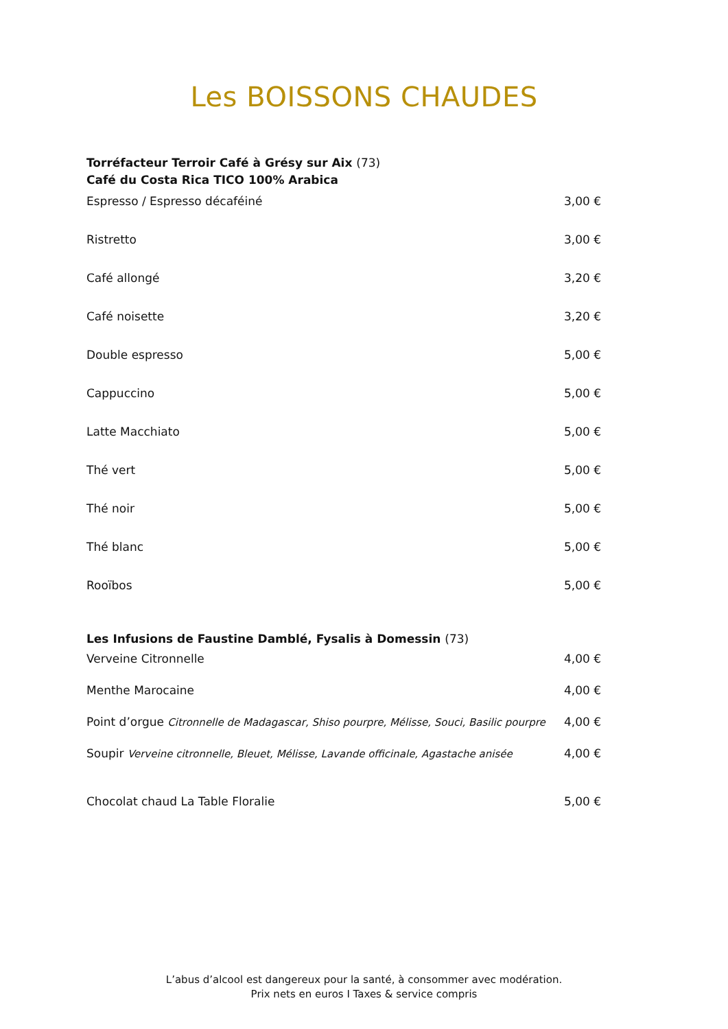Les BOISSONS CHAUDES
Torréfacteur Terroir Café à Grésy sur Aix (73)
Café du Costa Rica TICO 100% Arabica
Espresso / Espresso décaféiné 3,00 €
Ristretto 3,00 €
Café allongé 3,20 €
Café noisette 3,20 €
Double espresso 5,00 €
Cappuccino 5,00 €
Latte Macchiato 5,00 €
Thé vert 5,00 €
Thé noir 5,00 €
Thé blanc 5,00 €
Rooïbos 5,00 €
Les Infusions de Faustine Damblé, Fysalis à Domessin (73)
Verveine Citronnelle 4,00 €
Menthe Marocaine 4,00 €
Point d’orgue Citronnelle de Madagascar, Shiso pourpre, Mélisse, Souci, Basilic pourpre 4,00 €
Soupir Verveine citronnelle, Bleuet, Mélisse, Lavande officinale, Agastache anisée 4,00 €
Chocolat chaud La Table Floralie 5,00 €
L’abus d’alcool est dangereux pour la santé, à consommer avec modération.
Prix nets en euros I Taxes & service compris